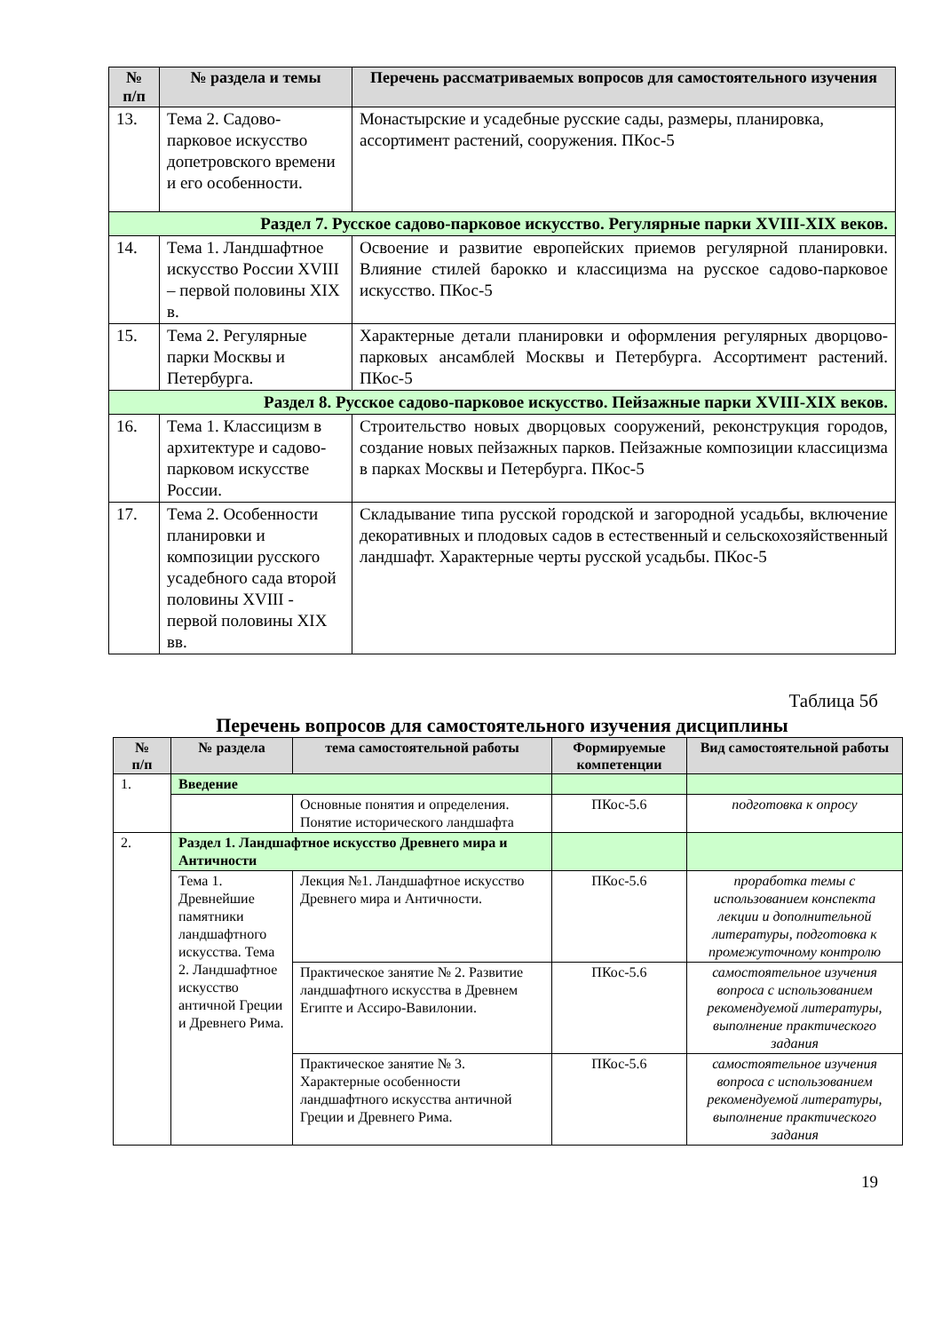| № п/п | № раздела и темы | Перечень рассматриваемых вопросов для самостоятельного изучения |
| --- | --- | --- |
| 13. | Тема 2. Садово-парковое искусство допетровского времени и его особенности. | Монастырские и усадебные русские сады, размеры, планировка, ассортимент растений, сооружения. ПКос-5 |
| Раздел 7. Русское садово-парковое искусство. Регулярные парки XVIII-XIX веков. | | |
| 14. | Тема 1. Ландшафтное искусство России XVIII – первой половины XIX в. | Освоение и развитие европейских приемов регулярной планировки. Влияние стилей барокко и классицизма на русское садово-парковое искусство. ПКос-5 |
| 15. | Тема 2. Регулярные парки Москвы и Петербурга. | Характерные детали планировки и оформления регулярных дворцово-парковых ансамблей Москвы и Петербурга. Ассортимент растений. ПКос-5 |
| Раздел 8. Русское садово-парковое искусство. Пейзажные парки XVIII-XIX веков. | | |
| 16. | Тема 1. Классицизм в архитектуре и садово-парковом искусстве России. | Строительство новых дворцовых сооружений, реконструкция городов, создание новых пейзажных парков. Пейзажные композиции классицизма в парках Москвы и Петербурга. ПКос-5 |
| 17. | Тема 2. Особенности планировки и композиции русского усадебного сада второй половины XVIII - первой половины XIX вв. | Складывание типа русской городской и загородной усадьбы, включение декоративных и плодовых садов в естественный и сельскохозяйственный ландшафт. Характерные черты русской усадьбы. ПКос-5 |
Таблица 5б
Перечень вопросов для самостоятельного изучения дисциплины
| № п/п | № раздела | тема самостоятельной работы | Формируемые компетенции | Вид самостоятельной работы |
| --- | --- | --- | --- | --- |
| 1. | Введение | | | |
| | | Основные понятия и определения. Понятие исторического ландшафта | ПКос-5.6 | подготовка к опросу |
| 2. | Раздел 1. Ландшафтное искусство Древнего мира и Античности | | | |
| | Тема 1. Древнейшие памятники ландшафтного искусства. Тема 2. Ландшафтное искусство античной Греции и Древнего Рима. | Лекция №1. Ландшафтное искусство Древнего мира и Античности. | ПКос-5.6 | проработка темы с использованием конспекта лекции и дополнительной литературы, подготовка к промежуточному контролю |
| | | Практическое занятие № 2. Развитие ландшафтного искусства в Древнем Египте и Ассиро-Вавилонии. | ПКос-5.6 | самостоятельное изучения вопроса с использованием рекомендуемой литературы, выполнение практического задания |
| | | Практическое занятие № 3. Характерные особенности ландшафтного искусства античной Греции и Древнего Рима. | ПКос-5.6 | самостоятельное изучения вопроса с использованием рекомендуемой литературы, выполнение практического задания |
19